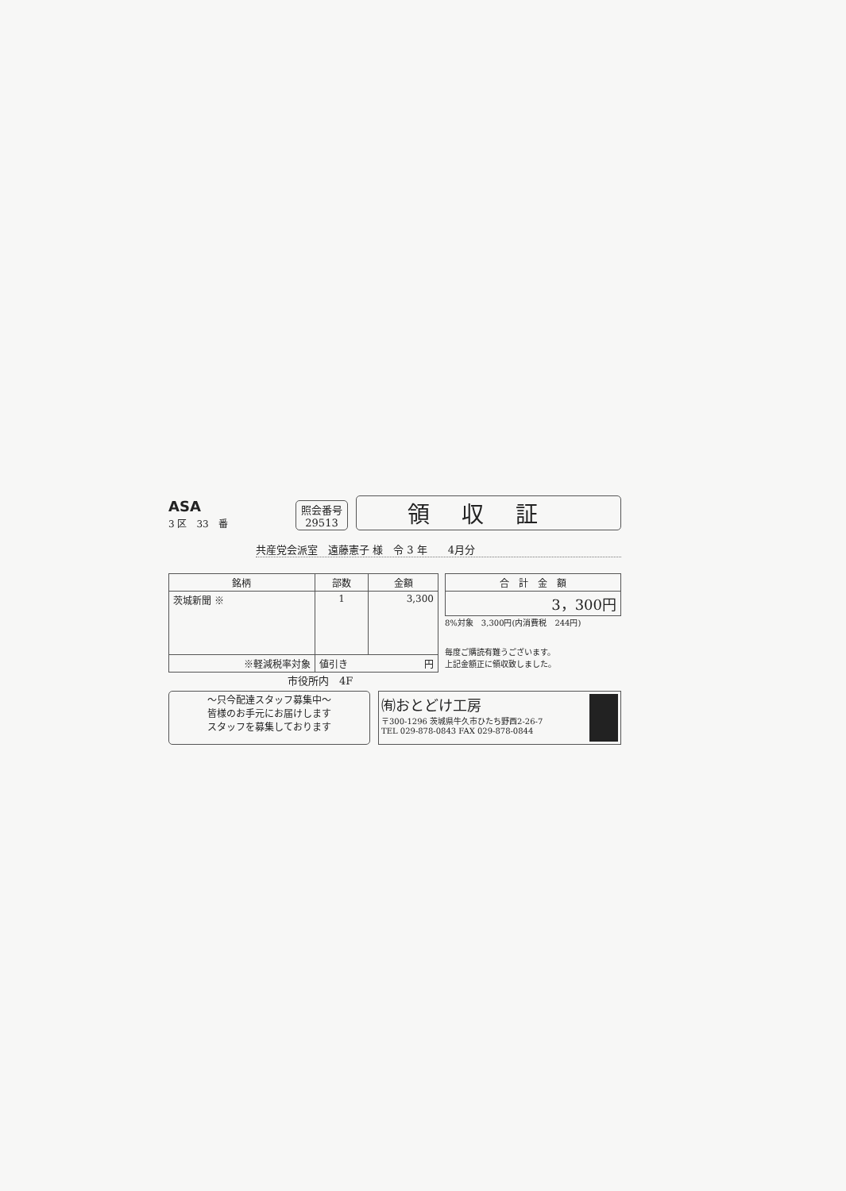ASA
3 区　33　番
照会番号
29513
領収証
共産党会派室　遠藤憲子 様　令 3 年　　4月分
| 銘柄 | 部数 | 金額 |
| --- | --- | --- |
| 茨城新聞 ※ | 1 | 3,300 |
| ※軽減税率対象 | 値引き 円 | |
| 合 計 金 額 |
| --- |
| 3，300円 |
8%対象　3,300円(内消費税　244円)
毎度ご購読有難うございます。
上記金額正に領収致しました。
市役所内　4F
〜只今配達スタッフ募集中〜
皆様のお手元にお届けします
スタッフを募集しております
㈲おとどけ工房
〒300-1296 茨城県牛久市ひたち野西2-26-7
TEL 029-878-0843 FAX 029-878-0844